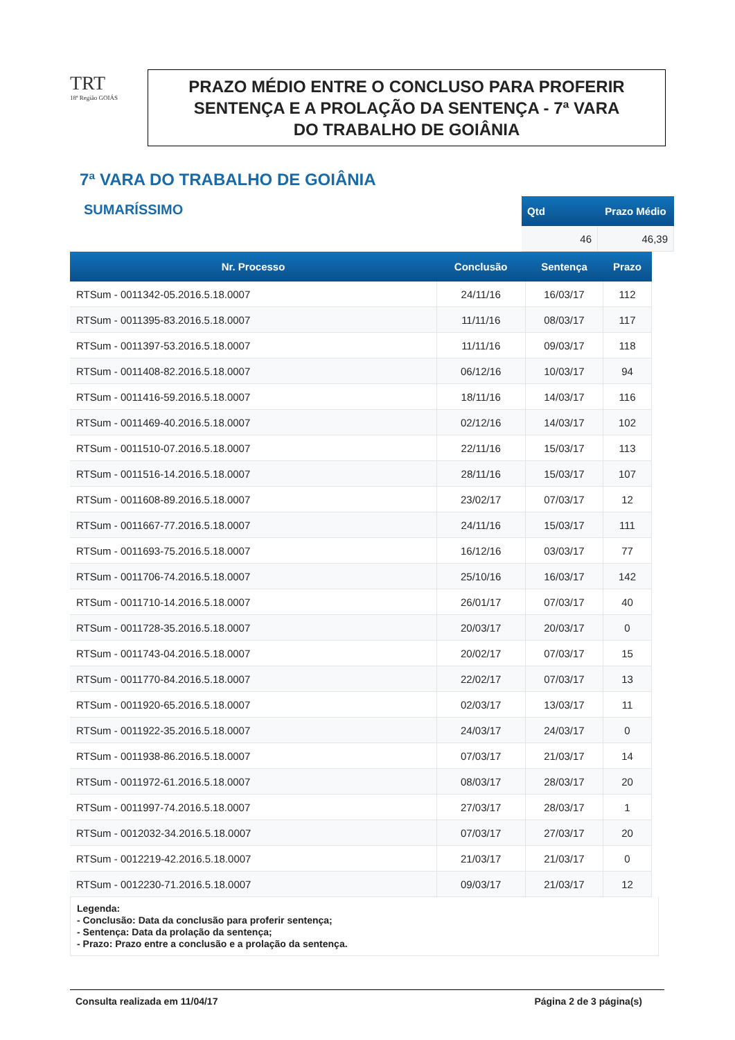TRT
18ª Região GOIÁS
PRAZO MÉDIO ENTRE O CONCLUSO PARA PROFERIR
SENTENÇA E A PROLAÇÃO DA SENTENÇA - 7ª VARA
DO TRABALHO DE GOIÂNIA
7ª VARA DO TRABALHO DE GOIÂNIA
SUMARÍSSIMO
| Qtd | Prazo Médio |
| --- | --- |
| 46 | 46,39 |
| Nr. Processo | Conclusão | Sentença | Prazo |
| --- | --- | --- | --- |
| RTSum - 0011342-05.2016.5.18.0007 | 24/11/16 | 16/03/17 | 112 |
| RTSum - 0011395-83.2016.5.18.0007 | 11/11/16 | 08/03/17 | 117 |
| RTSum - 0011397-53.2016.5.18.0007 | 11/11/16 | 09/03/17 | 118 |
| RTSum - 0011408-82.2016.5.18.0007 | 06/12/16 | 10/03/17 | 94 |
| RTSum - 0011416-59.2016.5.18.0007 | 18/11/16 | 14/03/17 | 116 |
| RTSum - 0011469-40.2016.5.18.0007 | 02/12/16 | 14/03/17 | 102 |
| RTSum - 0011510-07.2016.5.18.0007 | 22/11/16 | 15/03/17 | 113 |
| RTSum - 0011516-14.2016.5.18.0007 | 28/11/16 | 15/03/17 | 107 |
| RTSum - 0011608-89.2016.5.18.0007 | 23/02/17 | 07/03/17 | 12 |
| RTSum - 0011667-77.2016.5.18.0007 | 24/11/16 | 15/03/17 | 111 |
| RTSum - 0011693-75.2016.5.18.0007 | 16/12/16 | 03/03/17 | 77 |
| RTSum - 0011706-74.2016.5.18.0007 | 25/10/16 | 16/03/17 | 142 |
| RTSum - 0011710-14.2016.5.18.0007 | 26/01/17 | 07/03/17 | 40 |
| RTSum - 0011728-35.2016.5.18.0007 | 20/03/17 | 20/03/17 | 0 |
| RTSum - 0011743-04.2016.5.18.0007 | 20/02/17 | 07/03/17 | 15 |
| RTSum - 0011770-84.2016.5.18.0007 | 22/02/17 | 07/03/17 | 13 |
| RTSum - 0011920-65.2016.5.18.0007 | 02/03/17 | 13/03/17 | 11 |
| RTSum - 0011922-35.2016.5.18.0007 | 24/03/17 | 24/03/17 | 0 |
| RTSum - 0011938-86.2016.5.18.0007 | 07/03/17 | 21/03/17 | 14 |
| RTSum - 0011972-61.2016.5.18.0007 | 08/03/17 | 28/03/17 | 20 |
| RTSum - 0011997-74.2016.5.18.0007 | 27/03/17 | 28/03/17 | 1 |
| RTSum - 0012032-34.2016.5.18.0007 | 07/03/17 | 27/03/17 | 20 |
| RTSum - 0012219-42.2016.5.18.0007 | 21/03/17 | 21/03/17 | 0 |
| RTSum - 0012230-71.2016.5.18.0007 | 09/03/17 | 21/03/17 | 12 |
Legenda:
- Conclusão: Data da conclusão para proferir sentença;
- Sentença: Data da prolação da sentença;
- Prazo: Prazo entre a conclusão e a prolação da sentença.
Consulta realizada em 11/04/17 Página 2 de 3 página(s)